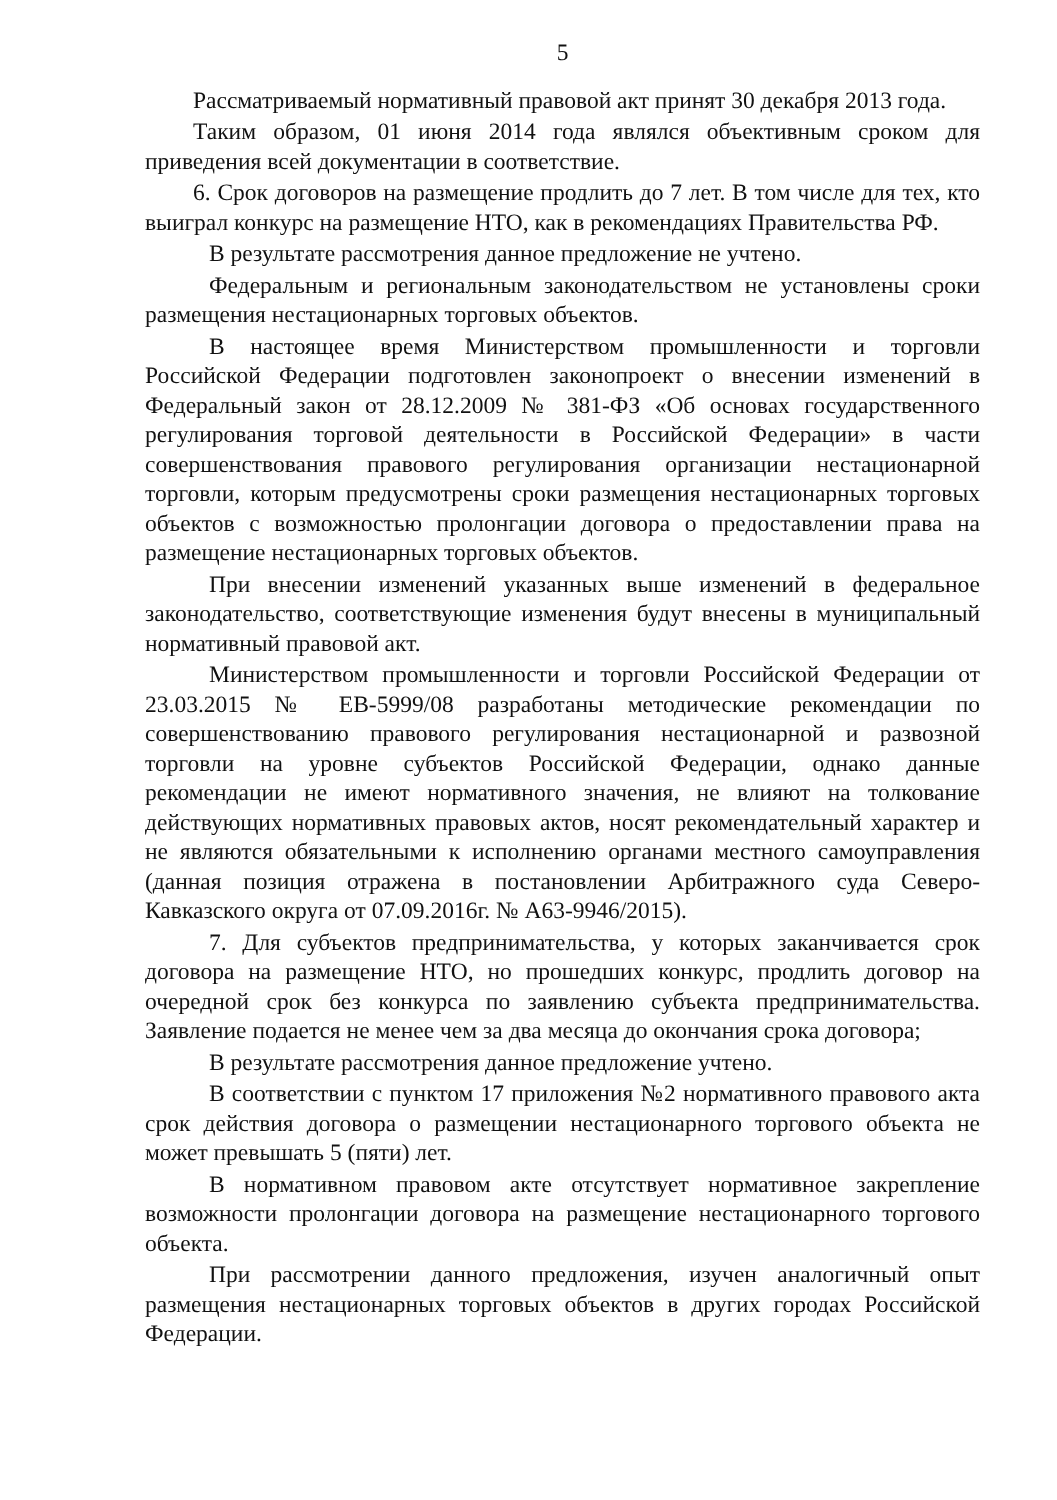5
Рассматриваемый нормативный правовой акт принят 30 декабря 2013 года.
Таким образом, 01 июня 2014 года являлся объективным сроком для приведения всей документации в соответствие.
6. Срок договоров на размещение продлить до 7 лет. В том числе для тех, кто выиграл конкурс на размещение НТО, как в рекомендациях Правительства РФ.
В результате рассмотрения данное предложение не учтено.
Федеральным и региональным законодательством не установлены сроки размещения нестационарных торговых объектов.
В настоящее время Министерством промышленности и торговли Российской Федерации подготовлен законопроект о внесении изменений в Федеральный закон от 28.12.2009 № 381-ФЗ «Об основах государственного регулирования торговой деятельности в Российской Федерации» в части совершенствования правового регулирования организации нестационарной торговли, которым предусмотрены сроки размещения нестационарных торговых объектов с возможностью пролонгации договора о предоставлении права на размещение нестационарных торговых объектов.
При внесении изменений указанных выше изменений в федеральное законодательство, соответствующие изменения будут внесены в муниципальный нормативный правовой акт.
Министерством промышленности и торговли Российской Федерации от 23.03.2015 № ЕВ-5999/08 разработаны методические рекомендации по совершенствованию правового регулирования нестационарной и развозной торговли на уровне субъектов Российской Федерации, однако данные рекомендации не имеют нормативного значения, не влияют на толкование действующих нормативных правовых актов, носят рекомендательный характер и не являются обязательными к исполнению органами местного самоуправления (данная позиция отражена в постановлении Арбитражного суда Северо-Кавказского округа от 07.09.2016г. № А63-9946/2015).
7. Для субъектов предпринимательства, у которых заканчивается срок договора на размещение НТО, но прошедших конкурс, продлить договор на очередной срок без конкурса по заявлению субъекта предпринимательства. Заявление подается не менее чем за два месяца до окончания срока договора;
В результате рассмотрения данное предложение учтено.
В соответствии с пунктом 17 приложения №2 нормативного правового акта срок действия договора о размещении нестационарного торгового объекта не может превышать 5 (пяти) лет.
В нормативном правовом акте отсутствует нормативное закрепление возможности пролонгации договора на размещение нестационарного торгового объекта.
При рассмотрении данного предложения, изучен аналогичный опыт размещения нестационарных торговых объектов в других городах Российской Федерации.